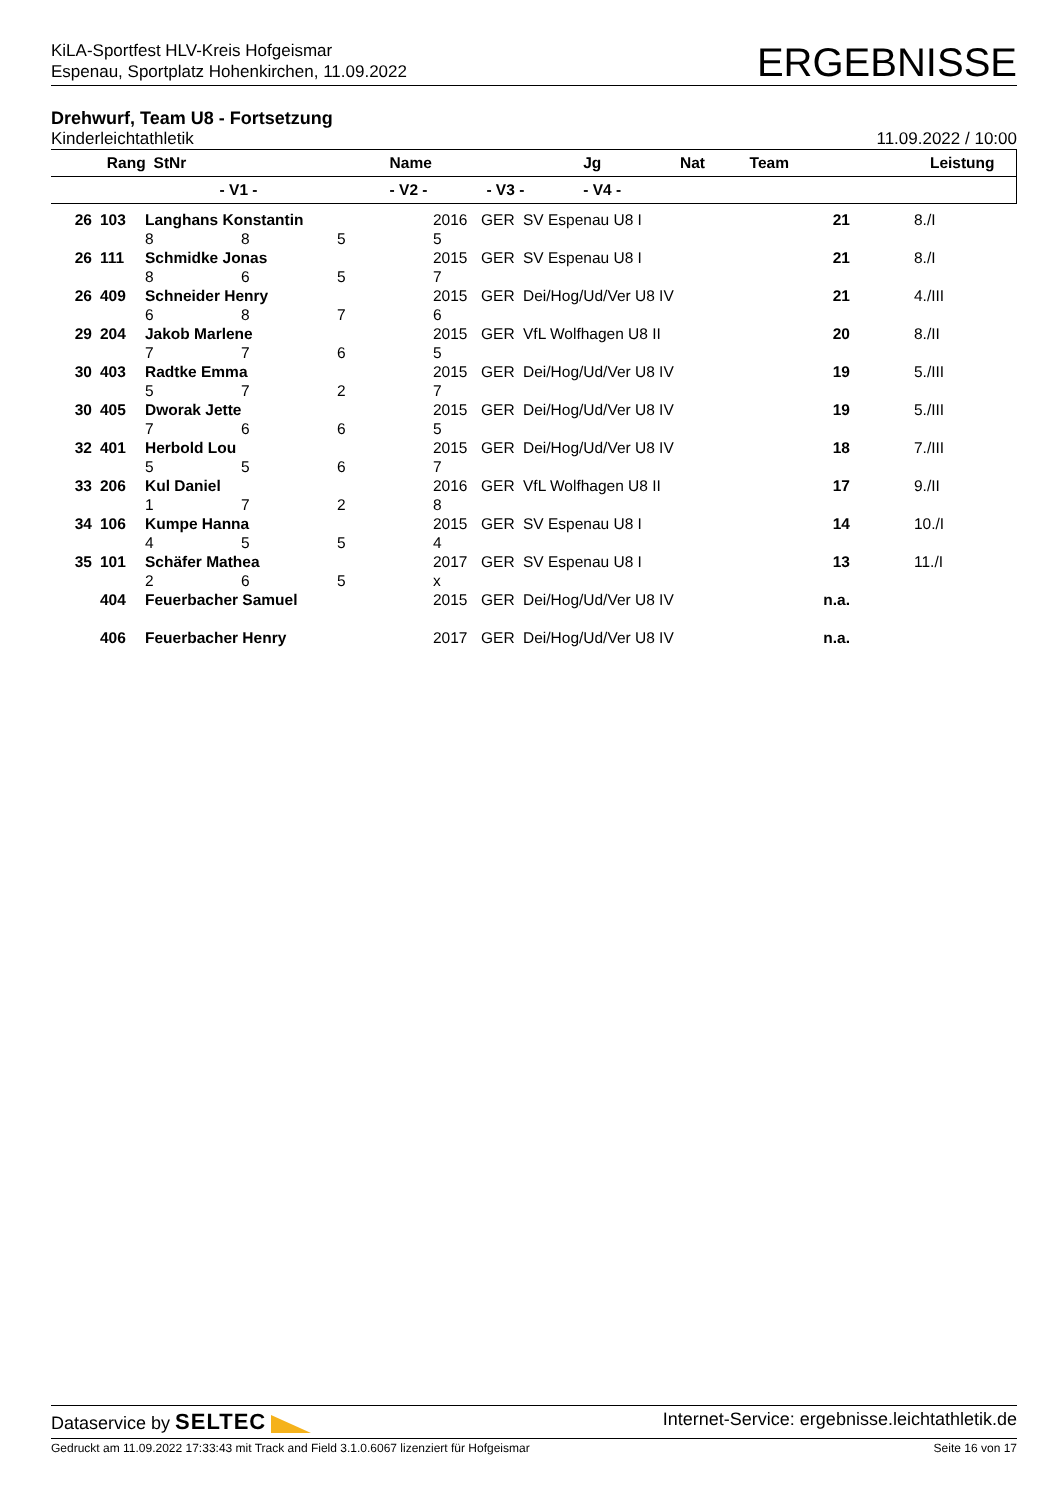KiLA-Sportfest HLV-Kreis Hofgeismar
Espenau, Sportplatz Hohenkirchen, 11.09.2022
ERGEBNISSE
Drehwurf, Team U8 - Fortsetzung
Kinderleichtathletik 11.09.2022 / 10:00
| Rang | StNr | Name | | | Jg | Nat | Team | Leistung | |
| --- | --- | --- | --- | --- | --- | --- | --- | --- | --- |
| | - V1 - | | - V2 - | - V3 - | - V4 - | | | | |
| 26 | 103 | Langhans Konstantin | | | 2016 | GER | SV Espenau U8 I | 21 | 8./I |
| | | 8 | 8 | 5 | 5 | | | | |
| 26 | 111 | Schmidke Jonas | | | 2015 | GER | SV Espenau U8 I | 21 | 8./I |
| | | 8 | 6 | 5 | 7 | | | | |
| 26 | 409 | Schneider Henry | | | 2015 | GER | Dei/Hog/Ud/Ver U8 IV | 21 | 4./III |
| | | 6 | 8 | 7 | 6 | | | | |
| 29 | 204 | Jakob Marlene | | | 2015 | GER | VfL Wolfhagen U8 II | 20 | 8./II |
| | | 7 | 7 | 6 | 5 | | | | |
| 30 | 403 | Radtke Emma | | | 2015 | GER | Dei/Hog/Ud/Ver U8 IV | 19 | 5./III |
| | | 5 | 7 | 2 | 7 | | | | |
| 30 | 405 | Dworak Jette | | | 2015 | GER | Dei/Hog/Ud/Ver U8 IV | 19 | 5./III |
| | | 7 | 6 | 6 | 5 | | | | |
| 32 | 401 | Herbold Lou | | | 2015 | GER | Dei/Hog/Ud/Ver U8 IV | 18 | 7./III |
| | | 5 | 5 | 6 | 7 | | | | |
| 33 | 206 | Kul Daniel | | | 2016 | GER | VfL Wolfhagen U8 II | 17 | 9./II |
| | | 1 | 7 | 2 | 8 | | | | |
| 34 | 106 | Kumpe Hanna | | | 2015 | GER | SV Espenau U8 I | 14 | 10./I |
| | | 4 | 5 | 5 | 4 | | | | |
| 35 | 101 | Schäfer Mathea | | | 2017 | GER | SV Espenau U8 I | 13 | 11./I |
| | | 2 | 6 | 5 | x | | | | |
| | 404 | Feuerbacher Samuel | | | 2015 | GER | Dei/Hog/Ud/Ver U8 IV | n.a. | |
| | 406 | Feuerbacher Henry | | | 2017 | GER | Dei/Hog/Ud/Ver U8 IV | n.a. | |
Dataservice by SELTEC Internet-Service: ergebnisse.leichtathletik.de
Gedruckt am 11.09.2022 17:33:43 mit Track and Field 3.1.0.6067 lizenziert für Hofgeismar Seite 16 von 17